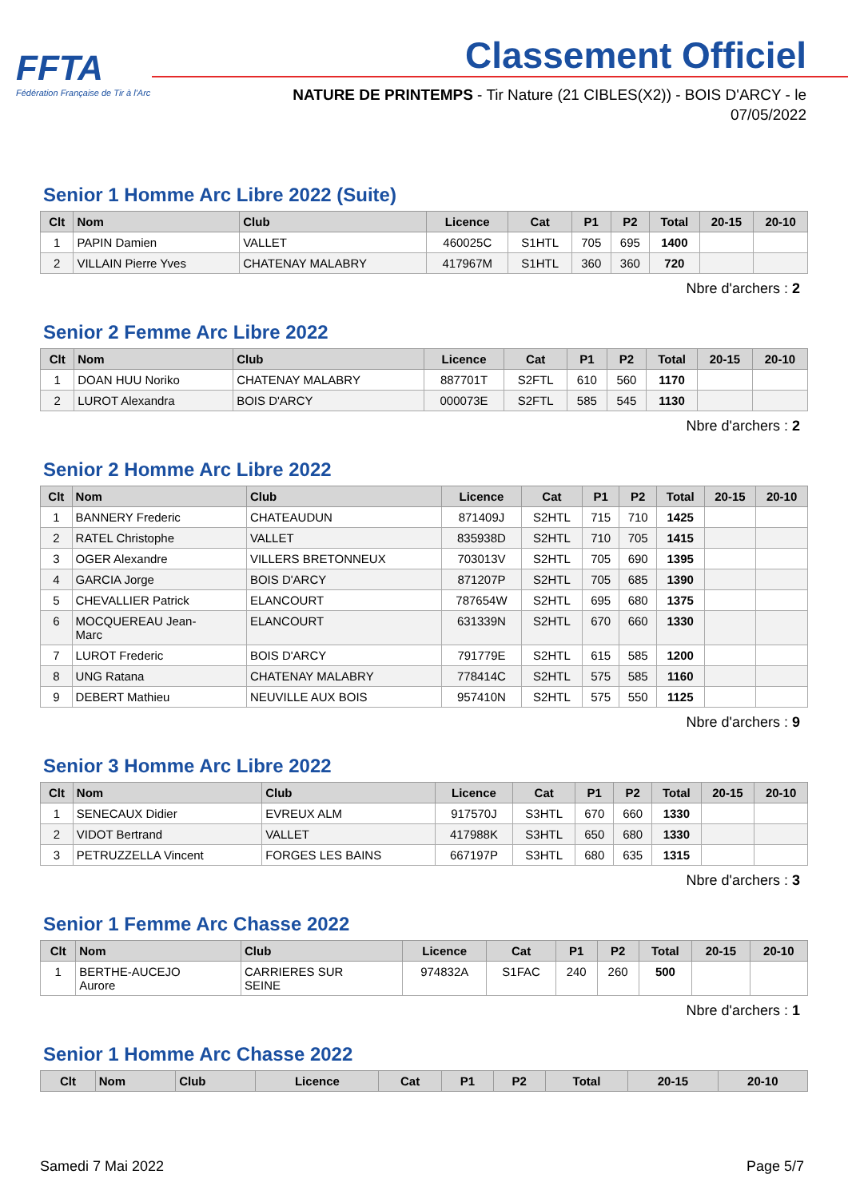FFTA
Fédération Française de Tir à l'Arc
Classement Officiel
NATURE DE PRINTEMPS - Tir Nature (21 CIBLES(X2)) - BOIS D'ARCY - le 07/05/2022
Senior 1 Homme Arc Libre 2022 (Suite)
| Clt | Nom | Club | Licence | Cat | P1 | P2 | Total | 20-15 | 20-10 |
| --- | --- | --- | --- | --- | --- | --- | --- | --- | --- |
| 1 | PAPIN Damien | VALLET | 460025C | S1HTL | 705 | 695 | 1400 | | |
| 2 | VILLAIN Pierre Yves | CHATENAY MALABRY | 417967M | S1HTL | 360 | 360 | 720 | | |
Nbre d'archers : 2
Senior 2 Femme Arc Libre 2022
| Clt | Nom | Club | Licence | Cat | P1 | P2 | Total | 20-15 | 20-10 |
| --- | --- | --- | --- | --- | --- | --- | --- | --- | --- |
| 1 | DOAN HUU Noriko | CHATENAY MALABRY | 887701T | S2FTL | 610 | 560 | 1170 | | |
| 2 | LUROT Alexandra | BOIS D'ARCY | 000073E | S2FTL | 585 | 545 | 1130 | | |
Nbre d'archers : 2
Senior 2 Homme Arc Libre 2022
| Clt | Nom | Club | Licence | Cat | P1 | P2 | Total | 20-15 | 20-10 |
| --- | --- | --- | --- | --- | --- | --- | --- | --- | --- |
| 1 | BANNERY Frederic | CHATEAUDUN | 871409J | S2HTL | 715 | 710 | 1425 | | |
| 2 | RATEL Christophe | VALLET | 835938D | S2HTL | 710 | 705 | 1415 | | |
| 3 | OGER Alexandre | VILLERS BRETONNEUX | 703013V | S2HTL | 705 | 690 | 1395 | | |
| 4 | GARCIA Jorge | BOIS D'ARCY | 871207P | S2HTL | 705 | 685 | 1390 | | |
| 5 | CHEVALLIER Patrick | ELANCOURT | 787654W | S2HTL | 695 | 680 | 1375 | | |
| 6 | MOCQUEREAU Jean- Marc | ELANCOURT | 631339N | S2HTL | 670 | 660 | 1330 | | |
| 7 | LUROT Frederic | BOIS D'ARCY | 791779E | S2HTL | 615 | 585 | 1200 | | |
| 8 | UNG Ratana | CHATENAY MALABRY | 778414C | S2HTL | 575 | 585 | 1160 | | |
| 9 | DEBERT Mathieu | NEUVILLE AUX BOIS | 957410N | S2HTL | 575 | 550 | 1125 | | |
Nbre d'archers : 9
Senior 3 Homme Arc Libre 2022
| Clt | Nom | Club | Licence | Cat | P1 | P2 | Total | 20-15 | 20-10 |
| --- | --- | --- | --- | --- | --- | --- | --- | --- | --- |
| 1 | SENECAUX Didier | EVREUX ALM | 917570J | S3HTL | 670 | 660 | 1330 | | |
| 2 | VIDOT Bertrand | VALLET | 417988K | S3HTL | 650 | 680 | 1330 | | |
| 3 | PETRUZZELLA Vincent | FORGES LES BAINS | 667197P | S3HTL | 680 | 635 | 1315 | | |
Nbre d'archers : 3
Senior 1 Femme Arc Chasse 2022
| Clt | Nom | Club | Licence | Cat | P1 | P2 | Total | 20-15 | 20-10 |
| --- | --- | --- | --- | --- | --- | --- | --- | --- | --- |
| 1 | BERTHE-AUCEJO Aurore | CARRIERES SUR SEINE | 974832A | S1FAC | 240 | 260 | 500 | | |
Nbre d'archers : 1
Senior 1 Homme Arc Chasse 2022
| Clt | Nom | Club | Licence | Cat | P1 | P2 | Total | 20-15 | 20-10 |
| --- | --- | --- | --- | --- | --- | --- | --- | --- | --- |
Samedi 7 Mai 2022 Page 5/7